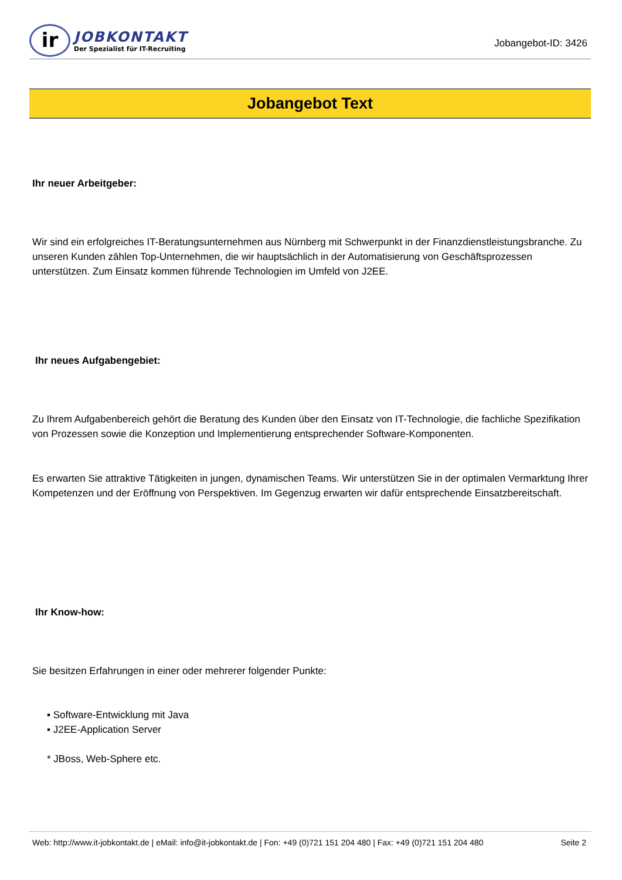ir
JOBKONTAKT
Der Spezialist für IT-Recruiting
Jobangebot-ID: 3426
Jobangebot Text
Ihr neuer Arbeitgeber:
Wir sind ein erfolgreiches IT-Beratungsunternehmen aus Nürnberg mit Schwerpunkt in der Finanzdienstleistungsbranche. Zu unseren Kunden zählen Top-Unternehmen, die wir hauptsächlich in der Automatisierung von Geschäftsprozessen unterstützen. Zum Einsatz kommen führende Technologien im Umfeld von J2EE.
Ihr neues Aufgabengebiet:
Zu Ihrem Aufgabenbereich gehört die Beratung des Kunden über den Einsatz von IT-Technologie, die fachliche Spezifikation von Prozessen sowie die Konzeption und Implementierung entsprechender Software-Komponenten.
Es erwarten Sie attraktive Tätigkeiten in jungen, dynamischen Teams. Wir unterstützen Sie in der optimalen Vermarktung Ihrer Kompetenzen und der Eröffnung von Perspektiven. Im Gegenzug erwarten wir dafür entsprechende Einsatzbereitschaft.
Ihr Know-how:
Sie besitzen Erfahrungen in einer oder mehrerer folgender Punkte:
▪ Software-Entwicklung mit Java
▪ J2EE-Application Server
* JBoss, Web-Sphere etc.
Web: http://www.it-jobkontakt.de | eMail: info@it-jobkontakt.de | Fon: +49 (0)721 151 204 480 | Fax: +49 (0)721 151 204 480 Seite 2